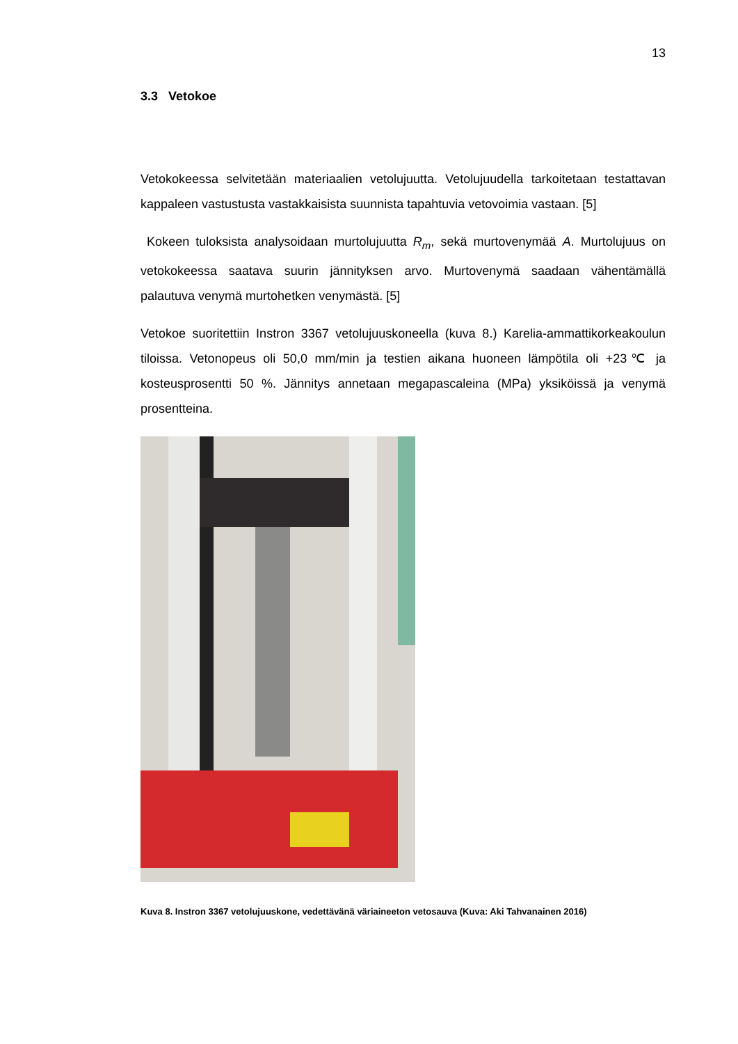13
3.3 Vetokoe
Vetokokeessa selvitetään materiaalien vetolujuutta. Vetolujuudella tarkoitetaan testattavan kappaleen vastustusta vastakkaisista suunnista tapahtuvia vetovoimia vastaan. [5]
Kokeen tuloksista analysoidaan murtolujuutta R<sub>m</sub>, sekä murtovenymää A. Murtolujuus on vetokokeessa saatava suurin jännityksen arvo. Murtovenymä saadaan vähentämällä palautuva venymä murtohetken venymästä. [5]
Vetokoe suoritettiin Instron 3367 vetolujuuskoneella (kuva 8.) Karelia-ammattikorkeakoulun tiloissa. Vetonopeus oli 50,0 mm/min ja testien aikana huoneen lämpötila oli +23℃ ja kosteusprosentti 50 %. Jännitys annetaan megapascaleina (MPa) yksiköissä ja venymä prosentteina.
Kuva 8. Instron 3367 vetolujuuskone, vedettävänä väriaineeton vetosauva (Kuva: Aki Tahvanainen 2016)